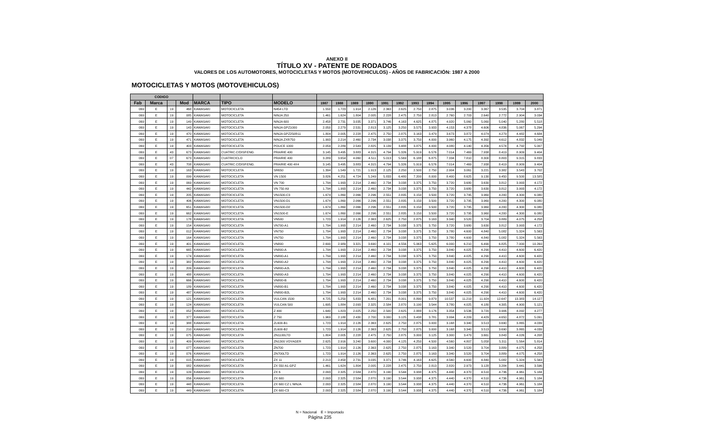ANEXO II
TÍTULO XV - PATENTE DE RODADOS
VALORES DE LOS AUTOMOTORES, MOTOCICLETAS Y MOTOS (MOTOVEHICULOS) - AÑOS DE FABRICACIÓN: 1987 A 2000
MOTOCICLETAS Y MOTOS (MOTOVEHICULOS)
| CODIGO | | | | | | | | | | | | | | | | | | | | |
| --- | --- | --- | --- | --- | --- | --- | --- | --- | --- | --- | --- | --- | --- | --- | --- | --- | --- | --- | --- | --- |
| Fab | Marca | | Mod | MARCA | TIPO | MODELO | 1987 | 1988 | 1989 | 1990 | 1991 | 1992 | 1993 | 1994 | 1995 | 1996 | 1997 | 1998 | 1999 | 2000 |
| 069 | E | 19 | 468 | KAWASAKI | MOTOCICLETA | N454 LTD | 1.550 | 1.723 | 1.914 | 2.126 | 2.363 | 2.625 | 2.750 | 2.875 | 3.036 | 3.200 | 3.367 | 3.535 | 3.704 | 3.871 |
| 069 | E | 19 | 085 | KAWASAKI | MOTOCICLETA | NINJA 250 | 1.461 | 1.624 | 1.804 | 2.005 | 2.228 | 2.475 | 2.750 | 2.813 | 2.760 | 2.703 | 2.640 | 2.772 | 2.904 | 3.034 |
| 069 | E | 19 | 149 | KAWASAKI | MOTOCICLETA | NINJA 600 | 2.458 | 2.731 | 3.035 | 3.371 | 3.746 | 4.163 | 4.625 | 4.875 | 4.920 | 5.060 | 5.060 | 5.040 | 5.280 | 5.518 |
| 069 | E | 19 | 143 | KAWASAKI | MOTOCICLETA | NINJA GPZ1000 | 2.050 | 2.279 | 2.531 | 2.813 | 3.125 | 3.250 | 3.575 | 3.933 | 4.153 | 4.378 | 4.606 | 4.836 | 5.067 | 5.294 |
| 069 | E | 19 | 470 | KAWASAKI | MOTOCICLETA | NINJA GPZ250R11 | 1.804 | 2.005 | 2.228 | 2.475 | 2.750 | 2.875 | 3.163 | 3.479 | 3.673 | 3.872 | 4.074 | 4.279 | 4.482 | 4.684 |
| 069 | E | 19 | 471 | KAWASAKI | MOTOCICLETA | NINJA ZXR750 | 1.993 | 2.214 | 2.460 | 2.734 | 3.038 | 3.375 | 3.750 | 4.000 | 3.960 | 4.175 | 4.392 | 4.612 | 4.832 | 5.049 |
| 069 | E | 19 | 403 | KAWASAKI | MOTOCICLETA | POLICE 1000 | 2.059 | 2.289 | 2.543 | 2.825 | 3.139 | 3.488 | 3.875 | 4.000 | 4.080 | 4.140 | 4.356 | 4.574 | 4.792 | 5.007 |
| 069 | E | 43 | 673 | KAWASAKI | CUATRIC.C/DISP.ENG. | PRAIRIE 400 | 3.145 | 3.495 | 3.883 | 4.315 | 4.794 | 5.326 | 5.919 | 6.576 | 7.014 | 7.469 | 7.938 | 8.419 | 8.909 | 9.404 |
| 069 | E | 07 | 673 | KAWASAKI | CUATRICICLO | PRAIRIE 400 | 3.289 | 3.654 | 4.060 | 4.511 | 5.013 | 5.569 | 6.188 | 6.875 | 7.334 | 7.810 | 8.300 | 8.803 | 9.315 | 9.833 |
| 069 | E | 43 | 708 | KAWASAKI | CUATRIC.C/DISP.ENG. | PRAIRIE 400 4X4 | 3.145 | 3.495 | 3.883 | 4.315 | 4.794 | 5.326 | 5.919 | 6.576 | 7.014 | 7.469 | 7.938 | 8.419 | 8.909 | 9.404 |
| 069 | E | 19 | 163 | KAWASAKI | MOTOCICLETA | SR650 | 1.394 | 1.549 | 1.721 | 1.913 | 2.125 | 2.250 | 2.500 | 2.750 | 2.904 | 3.061 | 3.221 | 3.382 | 3.543 | 3.702 |
| 069 | E | 19 | 099 | KAWASAKI | MOTOCICLETA | VN 1500 | 3.826 | 4.251 | 4.724 | 5.249 | 5.833 | 6.480 | 7.200 | 8.000 | 8.400 | 8.625 | 9.130 | 9.450 | 9.500 | 13.585 |
| 069 | E | 19 | 069 | KAWASAKI | MOTOCICLETA | VN 700 | 1.794 | 1.993 | 2.214 | 2.460 | 2.734 | 3.038 | 3.375 | 3.750 | 3.720 | 3.680 | 3.630 | 3.812 | 3.993 | 4.172 |
| 069 | E | 19 | 442 | KAWASAKI | MOTOCICLETA | VN 750 A9 | 1.794 | 1.993 | 2.214 | 2.460 | 2.734 | 3.038 | 3.375 | 3.750 | 3.720 | 3.680 | 3.630 | 3.812 | 3.993 | 4.172 |
| 069 | E | 19 | 205 | KAWASAKI | MOTOCICLETA | VN1500-C3 | 1.674 | 1.860 | 2.066 | 2.296 | 2.551 | 2.835 | 3.150 | 3.500 | 3.720 | 3.795 | 3.960 | 4.200 | 4.300 | 6.080 |
| 069 | E | 19 | 406 | KAWASAKI | MOTOCICLETA | VN1500-D1 | 1.674 | 1.860 | 2.066 | 2.296 | 2.551 | 2.835 | 3.150 | 3.500 | 3.720 | 3.795 | 3.960 | 4.200 | 4.300 | 6.080 |
| 069 | E | 19 | 651 | KAWASAKI | MOTOCICLETA | VN1500-D2 | 1.674 | 1.860 | 2.066 | 2.296 | 2.551 | 2.835 | 3.150 | 3.500 | 3.720 | 3.795 | 3.960 | 4.200 | 4.300 | 6.080 |
| 069 | E | 19 | 662 | KAWASAKI | MOTOCICLETA | VN1500-E | 1.674 | 1.860 | 2.066 | 2.296 | 2.551 | 2.835 | 3.150 | 3.500 | 3.720 | 3.795 | 3.960 | 4.200 | 4.300 | 6.080 |
| 069 | E | 19 | 178 | KAWASAKI | MOTOCICLETA | VN500 | 1.723 | 1.914 | 2.126 | 2.363 | 2.625 | 2.750 | 2.875 | 3.163 | 3.340 | 3.520 | 3.704 | 3.889 | 4.075 | 4.258 |
| 069 | E | 19 | 154 | KAWASAKI | MOTOCICLETA | VN700-A1 | 1.794 | 1.993 | 2.214 | 2.460 | 2.734 | 3.038 | 3.375 | 3.750 | 3.720 | 3.680 | 3.630 | 3.812 | 3.993 | 4.172 |
| 069 | E | 19 | 012 | KAWASAKI | MOTOCICLETA | VN750 | 1.794 | 1.993 | 2.214 | 2.460 | 2.734 | 3.038 | 3.375 | 3.750 | 3.780 | 4.600 | 4.840 | 5.082 | 5.324 | 5.563 |
| 069 | E | 19 | 164 | KAWASAKI | MOTOCICLETA | VN750 | 1.794 | 1.993 | 2.214 | 2.460 | 2.734 | 3.038 | 3.375 | 3.750 | 3.780 | 4.600 | 4.840 | 5.082 | 5.324 | 5.563 |
| 069 | E | 19 | 401 | KAWASAKI | MOTOCICLETA | VN800 | 2.690 | 2.989 | 3.321 | 3.690 | 4.101 | 4.556 | 5.063 | 5.625 | 6.000 | 6.210 | 6.490 | 6.825 | 7.000 | 10.260 |
| 069 | E | 19 | 665 | KAWASAKI | MOTOCICLETA | VN800-A | 1.794 | 1.993 | 2.214 | 2.460 | 2.734 | 3.038 | 3.375 | 3.750 | 3.840 | 4.025 | 4.290 | 4.410 | 4.600 | 6.420 |
| 069 | E | 19 | 174 | KAWASAKI | MOTOCICLETA | VN800-A1 | 1.794 | 1.993 | 2.214 | 2.460 | 2.734 | 3.038 | 3.375 | 3.750 | 3.840 | 4.025 | 4.290 | 4.410 | 4.600 | 6.420 |
| 069 | E | 19 | 382 | KAWASAKI | MOTOCICLETA | VN800-A2 | 1.794 | 1.993 | 2.214 | 2.460 | 2.734 | 3.038 | 3.375 | 3.750 | 3.840 | 4.025 | 4.290 | 4.410 | 4.600 | 6.420 |
| 069 | E | 19 | 209 | KAWASAKI | MOTOCICLETA | VN800-A2L | 1.794 | 1.993 | 2.214 | 2.460 | 2.734 | 3.038 | 3.375 | 3.750 | 3.840 | 4.025 | 4.290 | 4.410 | 4.600 | 6.420 |
| 069 | E | 19 | 488 | KAWASAKI | MOTOCICLETA | VN800-A3 | 1.794 | 1.993 | 2.214 | 2.460 | 2.734 | 3.038 | 3.375 | 3.750 | 3.840 | 4.025 | 4.290 | 4.410 | 4.600 | 6.420 |
| 069 | E | 19 | 666 | KAWASAKI | MOTOCICLETA | VN800-B | 1.794 | 1.993 | 2.214 | 2.460 | 2.734 | 3.038 | 3.375 | 3.750 | 3.840 | 4.025 | 4.290 | 4.410 | 4.600 | 6.420 |
| 069 | E | 19 | 189 | KAWASAKI | MOTOCICLETA | VN800-B1 | 1.794 | 1.993 | 2.214 | 2.460 | 2.734 | 3.038 | 3.375 | 3.750 | 3.840 | 4.025 | 4.290 | 4.410 | 4.600 | 6.420 |
| 069 | E | 19 | 487 | KAWASAKI | MOTOCICLETA | VN800-B2L | 1.794 | 1.993 | 2.214 | 2.460 | 2.734 | 3.038 | 3.375 | 3.750 | 3.840 | 4.025 | 4.290 | 4.410 | 4.600 | 6.420 |
| 069 | E | 19 | 121 | KAWASAKI | MOTOCICLETA | VULCAN 1500 | 4.725 | 5.250 | 5.833 | 6.481 | 7.201 | 8.001 | 8.890 | 9.879 | 10.537 | 11.219 | 11.924 | 12.647 | 13.383 | 14.127 |
| 069 | E | 19 | 124 | KAWASAKI | MOTOCICLETA | VULCAN 500 | 1.695 | 1.884 | 2.093 | 2.325 | 2.584 | 2.870 | 3.190 | 3.544 | 3.780 | 4.025 | 4.180 | 4.305 | 4.900 | 5.121 |
| 069 | E | 19 | 052 | KAWASAKI | MOTOCICLETA | Z 400 | 1.640 | 1.823 | 2.025 | 2.250 | 2.500 | 2.625 | 2.888 | 3.176 | 3.354 | 3.536 | 3.720 | 3.906 | 4.092 | 4.277 |
| 069 | E | 19 | 377 | KAWASAKI | MOTOCICLETA | Z 750 | 1.969 | 2.188 | 2.430 | 2.700 | 3.000 | 3.125 | 3.438 | 3.781 | 3.994 | 4.209 | 4.429 | 4.650 | 4.872 | 5.091 |
| 069 | E | 19 | 388 | KAWASAKI | MOTOCICLETA | ZL600-B1 | 1.723 | 1.914 | 2.126 | 2.363 | 2.625 | 2.750 | 2.875 | 3.000 | 3.168 | 3.340 | 3.513 | 3.690 | 3.865 | 4.039 |
| 069 | E | 19 | 210 | KAWASAKI | MOTOCICLETA | ZL600-B2 | 1.723 | 1.914 | 2.126 | 2.363 | 2.625 | 2.750 | 2.875 | 3.000 | 3.168 | 3.340 | 3.513 | 3.690 | 3.865 | 4.039 |
| 069 | E | 19 | 075 | KAWASAKI | MOTOCICLETA | ZN1100LTD | 1.804 | 2.005 | 2.228 | 2.475 | 2.750 | 2.875 | 3.000 | 3.125 | 3.300 | 3.479 | 3.661 | 3.843 | 4.026 | 4.208 |
| 069 | E | 19 | 409 | KAWASAKI | MOTOCICLETA | ZN1300 VOYAGER | 2.625 | 2.916 | 3.240 | 3.600 | 4.000 | 4.125 | 4.250 | 4.500 | 4.560 | 4.807 | 5.058 | 5.311 | 5.564 | 5.814 |
| 069 | E | 19 | 077 | KAWASAKI | MOTOCICLETA | ZN700 | 1.723 | 1.914 | 2.126 | 2.363 | 2.625 | 2.750 | 2.875 | 3.163 | 3.340 | 3.520 | 3.704 | 3.889 | 4.075 | 4.258 |
| 069 | E | 19 | 076 | KAWASAKI | MOTOCICLETA | ZN700LTD | 1.723 | 1.914 | 2.126 | 2.363 | 2.625 | 2.750 | 2.875 | 3.163 | 3.340 | 3.520 | 3.704 | 3.889 | 4.075 | 4.258 |
| 069 | E | 19 | 015 | KAWASAKI | MOTOCICLETA | ZX 11 | 2.213 | 2.458 | 2.731 | 3.035 | 3.371 | 3.746 | 4.163 | 4.625 | 4.560 | 4.600 | 4.840 | 5.082 | 5.324 | 5.563 |
| 069 | E | 19 | 082 | KAWASAKI | MOTOCICLETA | ZX 550 A1-GPZ | 1.461 | 1.624 | 1.804 | 2.005 | 2.228 | 2.475 | 2.750 | 2.813 | 2.820 | 2.973 | 3.128 | 3.284 | 3.441 | 3.596 |
| 069 | E | 19 | 109 | KAWASAKI | MOTOCICLETA | ZX 6 | 2.093 | 2.325 | 2.584 | 2.870 | 3.190 | 3.544 | 3.938 | 4.375 | 4.440 | 4.370 | 4.510 | 4.736 | 4.961 | 5.184 |
| 069 | E | 19 | 056 | KAWASAKI | MOTOCICLETA | ZX 600 | 2.093 | 2.325 | 2.584 | 2.870 | 3.190 | 3.544 | 3.938 | 4.375 | 4.440 | 4.370 | 4.510 | 4.736 | 4.961 | 5.184 |
| 069 | E | 19 | 448 | KAWASAKI | MOTOCICLETA | ZX 600 CZ L NINJA | 2.093 | 2.325 | 2.584 | 2.870 | 3.190 | 3.544 | 3.938 | 4.375 | 4.440 | 4.370 | 4.510 | 4.736 | 4.961 | 5.184 |
| 069 | E | 19 | 449 | KAWASAKI | MOTOCICLETA | ZX 600-C3 | 2.093 | 2.325 | 2.584 | 2.870 | 3.190 | 3.544 | 3.938 | 4.375 | 4.440 | 4.370 | 4.510 | 4.736 | 4.961 | 5.184 |
N = Nacional E = Importado
Página 235